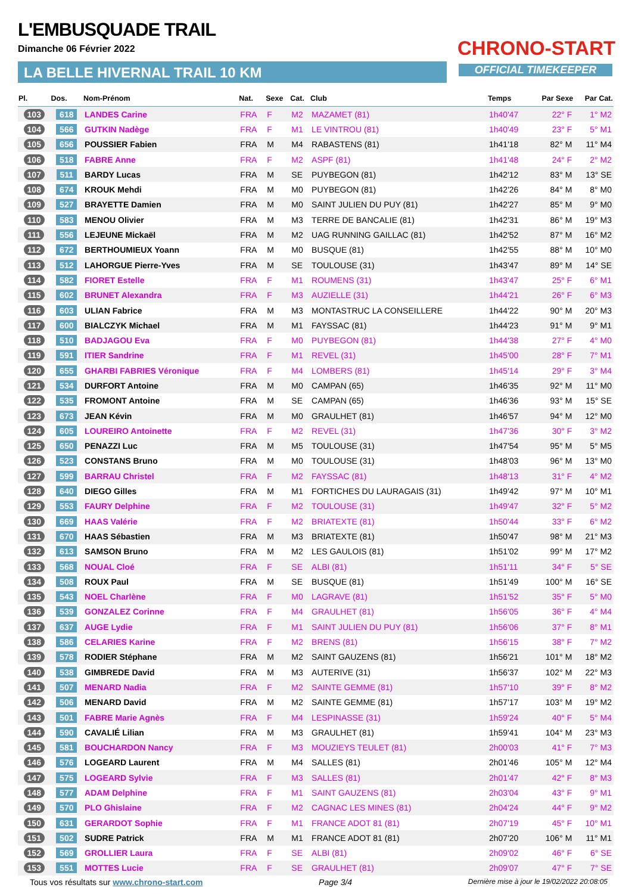L'EMBUSQUADE TRAIL
Dimanche 06 Février 2022
LA BELLE HIVERNAL TRAIL 10 KM
CHRONO-START
OFFICIAL TIMEKEEPER
| Pl. | Dos. | Nom-Prénom | Nat. | Sexe | Cat. | Club | Temps | Par Sexe | Par Cat. |
| --- | --- | --- | --- | --- | --- | --- | --- | --- | --- |
| 103 | 618 | LANDES Carine | FRA | F | M2 | MAZAMET (81) | 1h40'47 | 22° F | 1° M2 |
| 104 | 566 | GUTKIN Nadège | FRA | F | M1 | LE VINTROU (81) | 1h40'49 | 23° F | 5° M1 |
| 105 | 656 | POUSSIER Fabien | FRA | M | M4 | RABASTENS (81) | 1h41'18 | 82° M | 11° M4 |
| 106 | 518 | FABRE Anne | FRA | F | M2 | ASPF (81) | 1h41'48 | 24° F | 2° M2 |
| 107 | 511 | BARDY Lucas | FRA | M | SE | PUYBEGON (81) | 1h42'12 | 83° M | 13° SE |
| 108 | 674 | KROUK Mehdi | FRA | M | M0 | PUYBEGON (81) | 1h42'26 | 84° M | 8° M0 |
| 109 | 527 | BRAYETTE Damien | FRA | M | M0 | SAINT JULIEN DU PUY (81) | 1h42'27 | 85° M | 9° M0 |
| 110 | 583 | MENOU Olivier | FRA | M | M3 | TERRE DE BANCALIE (81) | 1h42'31 | 86° M | 19° M3 |
| 111 | 556 | LEJEUNE Mickaël | FRA | M | M2 | UAG RUNNING GAILLAC (81) | 1h42'52 | 87° M | 16° M2 |
| 112 | 672 | BERTHOUMIEUX Yoann | FRA | M | M0 | BUSQUE (81) | 1h42'55 | 88° M | 10° M0 |
| 113 | 512 | LAHORGUE Pierre-Yves | FRA | M | SE | TOULOUSE (31) | 1h43'47 | 89° M | 14° SE |
| 114 | 582 | FIORET Estelle | FRA | F | M1 | ROUMENS (31) | 1h43'47 | 25° F | 6° M1 |
| 115 | 602 | BRUNET Alexandra | FRA | F | M3 | AUZIELLE (31) | 1h44'21 | 26° F | 6° M3 |
| 116 | 603 | ULIAN Fabrice | FRA | M | M3 | MONTASTRUC LA CONSEILLERE | 1h44'22 | 90° M | 20° M3 |
| 117 | 600 | BIALCZYK Michael | FRA | M | M1 | FAYSSAC (81) | 1h44'23 | 91° M | 9° M1 |
| 118 | 510 | BADJAGOU Eva | FRA | F | M0 | PUYBEGON (81) | 1h44'38 | 27° F | 4° M0 |
| 119 | 591 | ITIER Sandrine | FRA | F | M1 | REVEL (31) | 1h45'00 | 28° F | 7° M1 |
| 120 | 655 | GHARBI FABRIES Véronique | FRA | F | M4 | LOMBERS (81) | 1h45'14 | 29° F | 3° M4 |
| 121 | 534 | DURFORT Antoine | FRA | M | M0 | CAMPAN (65) | 1h46'35 | 92° M | 11° M0 |
| 122 | 535 | FROMONT Antoine | FRA | M | SE | CAMPAN (65) | 1h46'36 | 93° M | 15° SE |
| 123 | 673 | JEAN Kévin | FRA | M | M0 | GRAULHET (81) | 1h46'57 | 94° M | 12° M0 |
| 124 | 605 | LOUREIRO Antoinette | FRA | F | M2 | REVEL (31) | 1h47'36 | 30° F | 3° M2 |
| 125 | 650 | PENAZZI Luc | FRA | M | M5 | TOULOUSE (31) | 1h47'54 | 95° M | 5° M5 |
| 126 | 523 | CONSTANS Bruno | FRA | M | M0 | TOULOUSE (31) | 1h48'03 | 96° M | 13° M0 |
| 127 | 599 | BARRAU Christel | FRA | F | M2 | FAYSSAC (81) | 1h48'13 | 31° F | 4° M2 |
| 128 | 640 | DIEGO Gilles | FRA | M | M1 | FORTICHES DU LAURAGAIS (31) | 1h49'42 | 97° M | 10° M1 |
| 129 | 553 | FAURY Delphine | FRA | F | M2 | TOULOUSE (31) | 1h49'47 | 32° F | 5° M2 |
| 130 | 669 | HAAS Valérie | FRA | F | M2 | BRIATEXTE (81) | 1h50'44 | 33° F | 6° M2 |
| 131 | 670 | HAAS Sébastien | FRA | M | M3 | BRIATEXTE (81) | 1h50'47 | 98° M | 21° M3 |
| 132 | 613 | SAMSON Bruno | FRA | M | M2 | LES GAULOIS (81) | 1h51'02 | 99° M | 17° M2 |
| 133 | 568 | NOUAL Cloé | FRA | F | SE | ALBI (81) | 1h51'11 | 34° F | 5° SE |
| 134 | 508 | ROUX Paul | FRA | M | SE | BUSQUE (81) | 1h51'49 | 100° M | 16° SE |
| 135 | 543 | NOEL Charlène | FRA | F | M0 | LAGRAVE (81) | 1h51'52 | 35° F | 5° M0 |
| 136 | 539 | GONZALEZ Corinne | FRA | F | M4 | GRAULHET (81) | 1h56'05 | 36° F | 4° M4 |
| 137 | 637 | AUGE Lydie | FRA | F | M1 | SAINT JULIEN DU PUY (81) | 1h56'06 | 37° F | 8° M1 |
| 138 | 586 | CELARIES Karine | FRA | F | M2 | BRENS (81) | 1h56'15 | 38° F | 7° M2 |
| 139 | 578 | RODIER Stéphane | FRA | M | M2 | SAINT GAUZENS (81) | 1h56'21 | 101° M | 18° M2 |
| 140 | 538 | GIMBREDE David | FRA | M | M3 | AUTERIVE (31) | 1h56'37 | 102° M | 22° M3 |
| 141 | 507 | MENARD Nadia | FRA | F | M2 | SAINTE GEMME (81) | 1h57'10 | 39° F | 8° M2 |
| 142 | 506 | MENARD David | FRA | M | M2 | SAINTE GEMME (81) | 1h57'17 | 103° M | 19° M2 |
| 143 | 501 | FABRE Marie Agnès | FRA | F | M4 | LESPINASSE (31) | 1h59'24 | 40° F | 5° M4 |
| 144 | 590 | CAVALIÉ Lilian | FRA | M | M3 | GRAULHET (81) | 1h59'41 | 104° M | 23° M3 |
| 145 | 581 | BOUCHARDON Nancy | FRA | F | M3 | MOUZIEYS TEULET (81) | 2h00'03 | 41° F | 7° M3 |
| 146 | 576 | LOGEARD Laurent | FRA | M | M4 | SALLES (81) | 2h01'46 | 105° M | 12° M4 |
| 147 | 575 | LOGEARD Sylvie | FRA | F | M3 | SALLES (81) | 2h01'47 | 42° F | 8° M3 |
| 148 | 577 | ADAM Delphine | FRA | F | M1 | SAINT GAUZENS (81) | 2h03'04 | 43° F | 9° M1 |
| 149 | 570 | PLO Ghislaine | FRA | F | M2 | CAGNAC LES MINES (81) | 2h04'24 | 44° F | 9° M2 |
| 150 | 631 | GERARDOT Sophie | FRA | F | M1 | FRANCE ADOT 81 (81) | 2h07'19 | 45° F | 10° M1 |
| 151 | 502 | SUDRE Patrick | FRA | M | M1 | FRANCE ADOT 81 (81) | 2h07'20 | 106° M | 11° M1 |
| 152 | 569 | GROLLIER Laura | FRA | F | SE | ALBI (81) | 2h09'02 | 46° F | 6° SE |
| 153 | 551 | MOTTES Lucie | FRA | F | SE | GRAULHET (81) | 2h09'07 | 47° F | 7° SE |
Tous vos résultats sur www.chrono-start.com Page 3/4 Dernière mise à jour le 19/02/2022 20:08:05